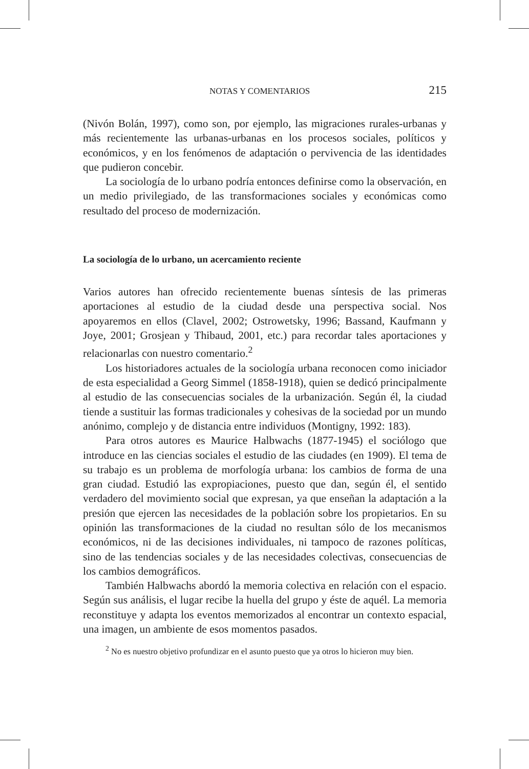NOTAS Y COMENTARIOS 215
(Nivón Bolán, 1997), como son, por ejemplo, las migraciones rurales-urbanas y más recientemente las urbanas-urbanas en los procesos sociales, políticos y económicos, y en los fenómenos de adaptación o pervivencia de las identidades que pudieron concebir.
La sociología de lo urbano podría entonces definirse como la observación, en un medio privilegiado, de las transformaciones sociales y económicas como resultado del proceso de modernización.
La sociología de lo urbano, un acercamiento reciente
Varios autores han ofrecido recientemente buenas síntesis de las primeras aportaciones al estudio de la ciudad desde una perspectiva social. Nos apoyaremos en ellos (Clavel, 2002; Ostrowetsky, 1996; Bassand, Kaufmann y Joye, 2001; Grosjean y Thibaud, 2001, etc.) para recordar tales aportaciones y relacionarlas con nuestro comentario.<sup>2</sup>
Los historiadores actuales de la sociología urbana reconocen como iniciador de esta especialidad a Georg Simmel (1858-1918), quien se dedicó principalmente al estudio de las consecuencias sociales de la urbanización. Según él, la ciudad tiende a sustituir las formas tradicionales y cohesivas de la sociedad por un mundo anónimo, complejo y de distancia entre individuos (Montigny, 1992: 183).
Para otros autores es Maurice Halbwachs (1877-1945) el sociólogo que introduce en las ciencias sociales el estudio de las ciudades (en 1909). El tema de su trabajo es un problema de morfología urbana: los cambios de forma de una gran ciudad. Estudió las expropiaciones, puesto que dan, según él, el sentido verdadero del movimiento social que expresan, ya que enseñan la adaptación a la presión que ejercen las necesidades de la población sobre los propietarios. En su opinión las transformaciones de la ciudad no resultan sólo de los mecanismos económicos, ni de las decisiones individuales, ni tampoco de razones políticas, sino de las tendencias sociales y de las necesidades colectivas, consecuencias de los cambios demográficos.
También Halbwachs abordó la memoria colectiva en relación con el espacio. Según sus análisis, el lugar recibe la huella del grupo y éste de aquél. La memoria reconstituye y adapta los eventos memorizados al encontrar un contexto espacial, una imagen, un ambiente de esos momentos pasados.
<sup>2</sup> No es nuestro objetivo profundizar en el asunto puesto que ya otros lo hicieron muy bien.